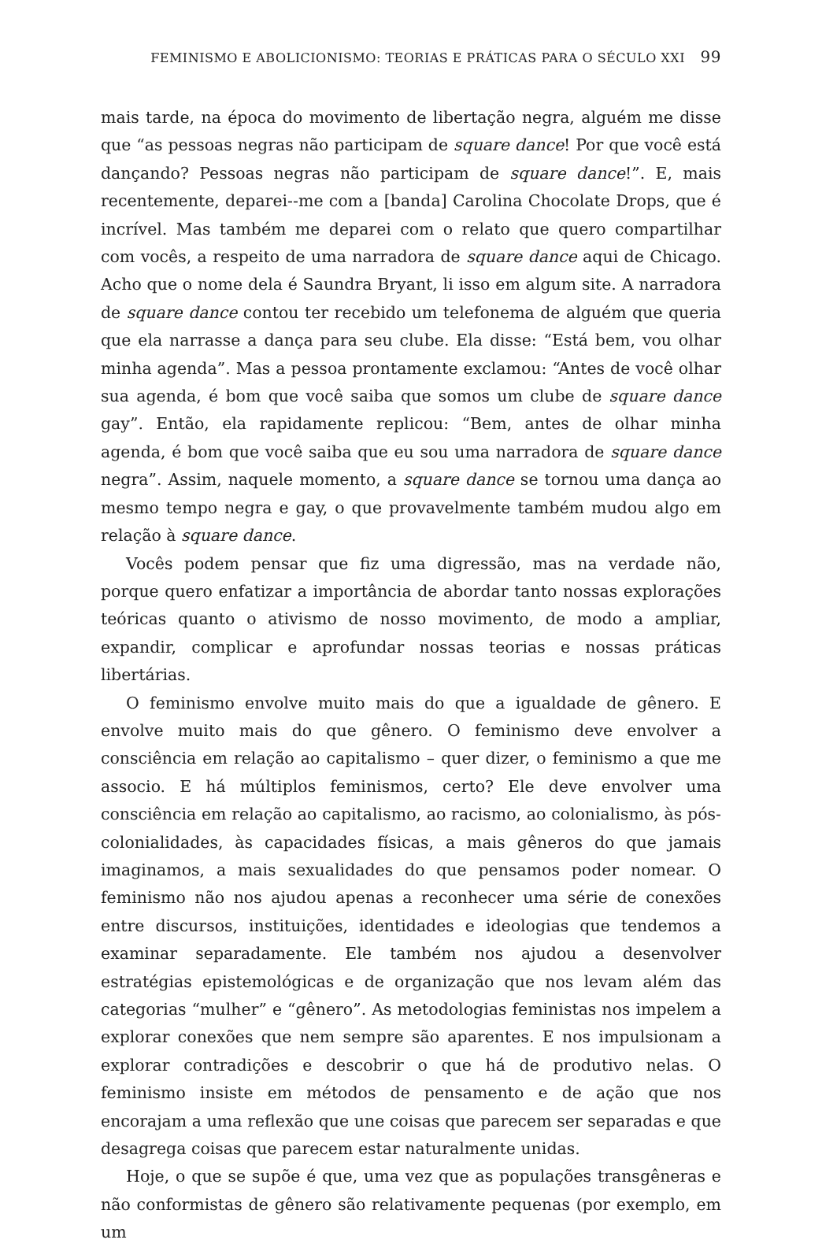FEMINISMO E ABOLICIONISMO: TEORIAS E PRÁTICAS PARA O SÉCULO XXI 99
mais tarde, na época do movimento de libertação negra, alguém me disse que “as pessoas negras não participam de square dance! Por que você está dançando? Pessoas negras não participam de square dance!”. E, mais recentemente, deparei--me com a [banda] Carolina Chocolate Drops, que é incrível. Mas também me deparei com o relato que quero compartilhar com vocês, a respeito de uma narradora de square dance aqui de Chicago. Acho que o nome dela é Saundra Bryant, li isso em algum site. A narradora de square dance contou ter recebido um telefonema de alguém que queria que ela narrasse a dança para seu clube. Ela disse: “Está bem, vou olhar minha agenda”. Mas a pessoa prontamente exclamou: “Antes de você olhar sua agenda, é bom que você saiba que somos um clube de square dance gay”. Então, ela rapidamente replicou: “Bem, antes de olhar minha agenda, é bom que você saiba que eu sou uma narradora de square dance negra”. Assim, naquele momento, a square dance se tornou uma dança ao mesmo tempo negra e gay, o que provavelmente também mudou algo em relação à square dance.
Vocês podem pensar que fiz uma digressão, mas na verdade não, porque quero enfatizar a importância de abordar tanto nossas explorações teóricas quanto o ativismo de nosso movimento, de modo a ampliar, expandir, complicar e aprofundar nossas teorias e nossas práticas libertárias.
O feminismo envolve muito mais do que a igualdade de gênero. E envolve muito mais do que gênero. O feminismo deve envolver a consciência em relação ao capitalismo – quer dizer, o feminismo a que me associo. E há múltiplos feminismos, certo? Ele deve envolver uma consciência em relação ao capitalismo, ao racismo, ao colonialismo, às pós-colonialidades, às capacidades físicas, a mais gêneros do que jamais imaginamos, a mais sexualidades do que pensamos poder nomear. O feminismo não nos ajudou apenas a reconhecer uma série de conexões entre discursos, instituições, identidades e ideologias que tendemos a examinar separadamente. Ele também nos ajudou a desenvolver estratégias epistemológicas e de organização que nos levam além das categorias “mulher” e “gênero”. As metodologias feministas nos impelem a explorar conexões que nem sempre são aparentes. E nos impulsionam a explorar contradições e descobrir o que há de produtivo nelas. O feminismo insiste em métodos de pensamento e de ação que nos encorajam a uma reflexão que une coisas que parecem ser separadas e que desagrega coisas que parecem estar naturalmente unidas.
Hoje, o que se supõe é que, uma vez que as populações transgêneras e não conformistas de gênero são relativamente pequenas (por exemplo, em um